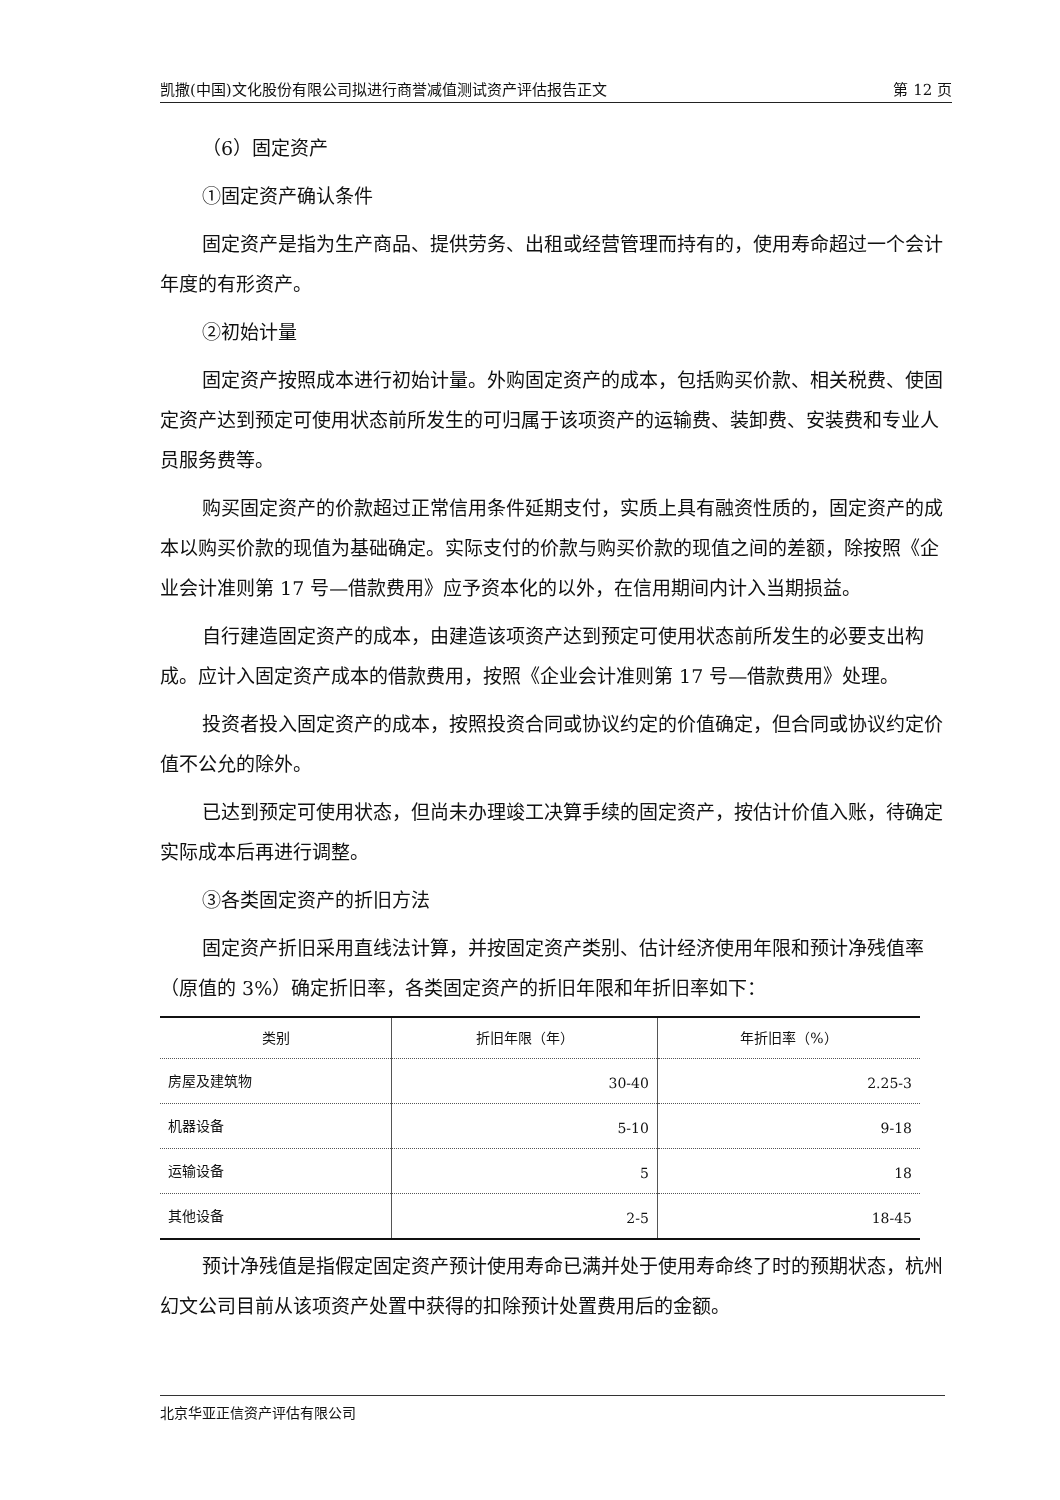凯撒(中国)文化股份有限公司拟进行商誉减值测试资产评估报告正文 第 12 页
（6）固定资产
①固定资产确认条件
固定资产是指为生产商品、提供劳务、出租或经营管理而持有的，使用寿命超过一个会计年度的有形资产。
②初始计量
固定资产按照成本进行初始计量。外购固定资产的成本，包括购买价款、相关税费、使固定资产达到预定可使用状态前所发生的可归属于该项资产的运输费、装卸费、安装费和专业人员服务费等。
购买固定资产的价款超过正常信用条件延期支付，实质上具有融资性质的，固定资产的成本以购买价款的现值为基础确定。实际支付的价款与购买价款的现值之间的差额，除按照《企业会计准则第 17 号—借款费用》应予资本化的以外，在信用期间内计入当期损益。
自行建造固定资产的成本，由建造该项资产达到预定可使用状态前所发生的必要支出构成。应计入固定资产成本的借款费用，按照《企业会计准则第 17 号—借款费用》处理。
投资者投入固定资产的成本，按照投资合同或协议约定的价值确定，但合同或协议约定价值不公允的除外。
已达到预定可使用状态，但尚未办理竣工决算手续的固定资产，按估计价值入账，待确定实际成本后再进行调整。
③各类固定资产的折旧方法
固定资产折旧采用直线法计算，并按固定资产类别、估计经济使用年限和预计净残值率（原值的 3%）确定折旧率，各类固定资产的折旧年限和年折旧率如下：
| 类别 | 折旧年限（年） | 年折旧率（%） |
| --- | --- | --- |
| 房屋及建筑物 | 30-40 | 2.25-3 |
| 机器设备 | 5-10 | 9-18 |
| 运输设备 | 5 | 18 |
| 其他设备 | 2-5 | 18-45 |
预计净残值是指假定固定资产预计使用寿命已满并处于使用寿命终了时的预期状态，杭州幻文公司目前从该项资产处置中获得的扣除预计处置费用后的金额。
北京华亚正信资产评估有限公司